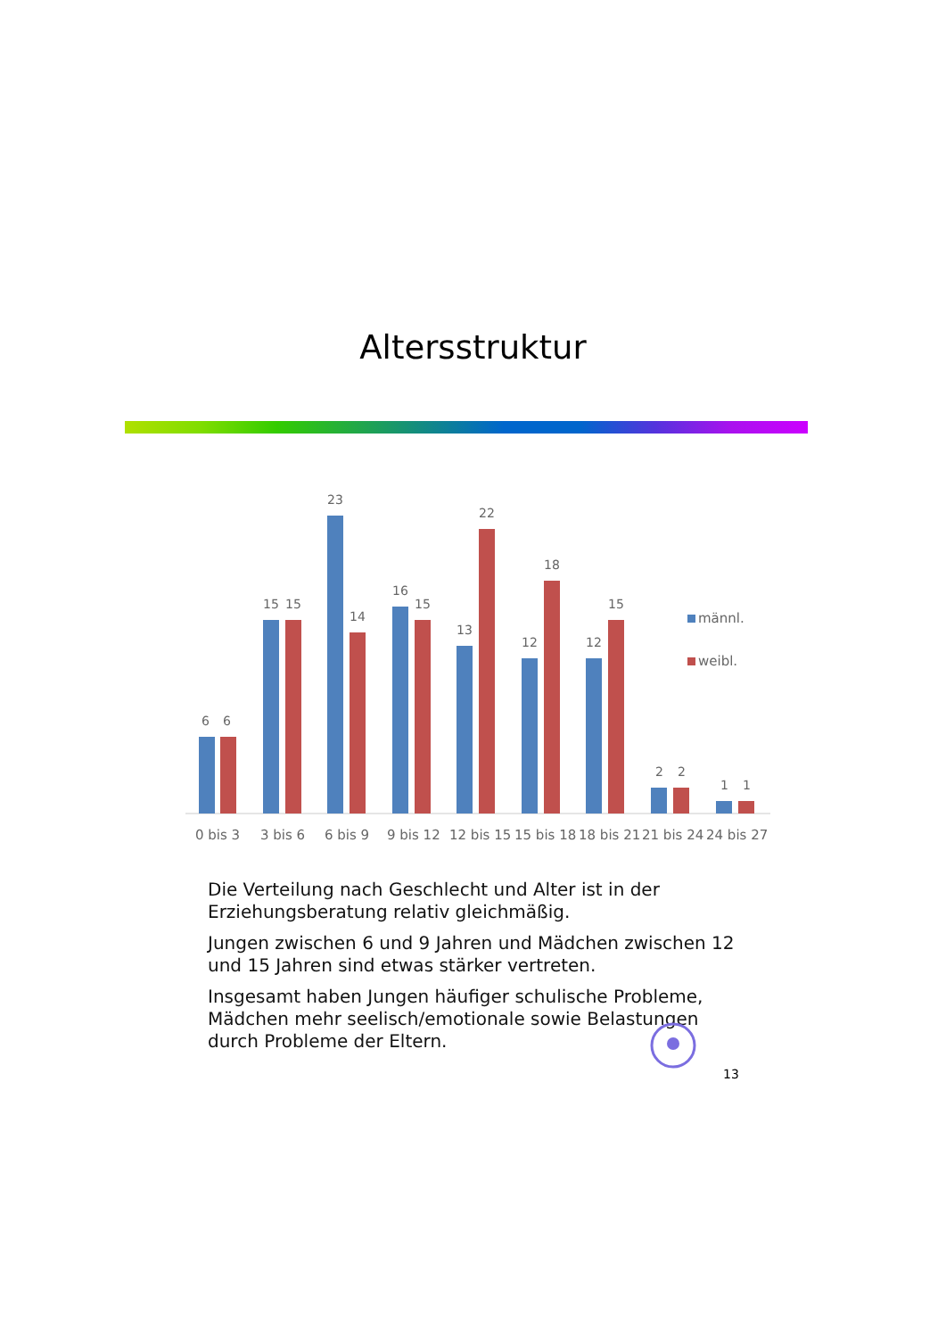Altersstruktur
6
6
15
15
23
14
16
15
13
22
12
18
12
15
2
2
1
1
0 bis 3
3 bis 6
6 bis 9
9 bis 12
12 bis 15
15 bis 18
18 bis 21
21 bis 24
24 bis 27
männl.
weibl.
Die Verteilung nach Geschlecht und Alter ist in der Erziehungsberatung relativ gleichmäßig.
Jungen zwischen 6 und 9 Jahren und Mädchen zwischen 12 und 15 Jahren sind etwas stärker vertreten.
Insgesamt haben Jungen häufiger schulische Probleme, Mädchen mehr seelisch/emotionale sowie Belastungen durch Probleme der Eltern.
13